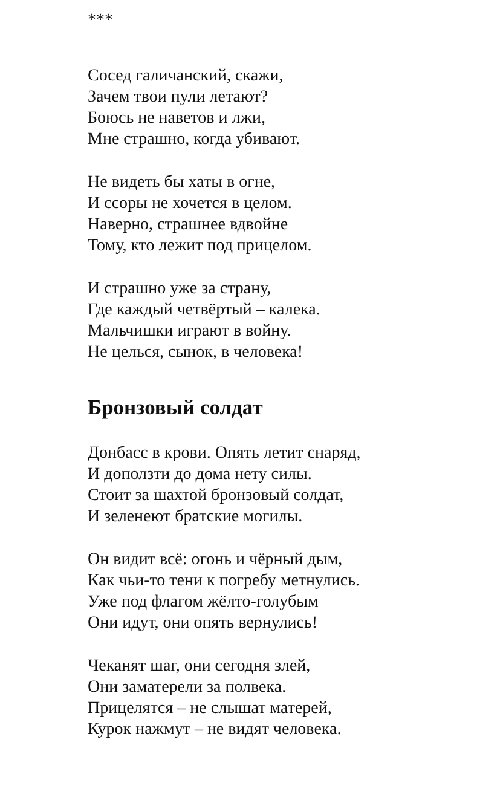***
Сосед галичанский, скажи,
Зачем твои пули летают?
Боюсь не наветов и лжи,
Мне страшно, когда убивают.
Не видеть бы хаты в огне,
И ссоры не хочется в целом.
Наверно, страшнее вдвойне
Тому, кто лежит под прицелом.
И страшно уже за страну,
Где каждый четвёртый – калека.
Мальчишки играют в войну.
Не целься, сынок, в человека!
Бронзовый солдат
Донбасс в крови. Опять летит снаряд,
И доползти до дома нету силы.
Стоит за шахтой бронзовый солдат,
И зеленеют братские могилы.
Он видит всё: огонь и чёрный дым,
Как чьи-то тени к погребу метнулись.
Уже под флагом жёлто-голубым
Они идут, они опять вернулись!
Чеканят шаг, они сегодня злей,
Они заматерели за полвека.
Прицелятся – не слышат матерей,
Курок нажмут – не видят человека.